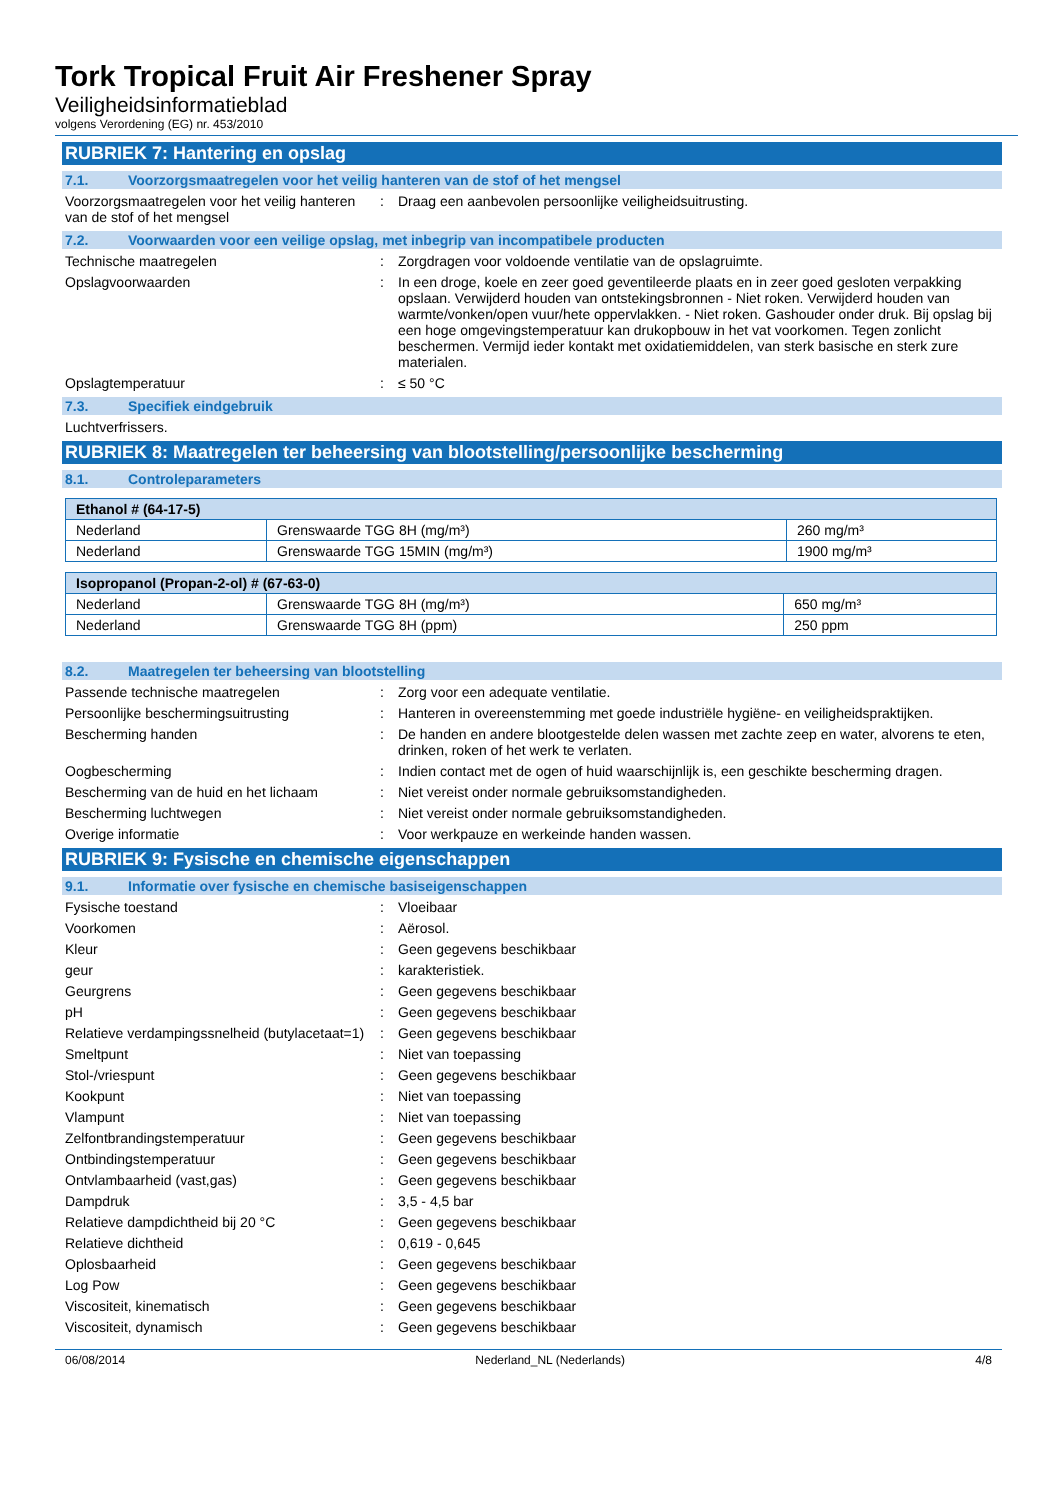Tork Tropical Fruit Air Freshener Spray
Veiligheidsinformatieblad
volgens Verordening (EG) nr. 453/2010
RUBRIEK 7: Hantering en opslag
7.1. Voorzorgsmaatregelen voor het veilig hanteren van de stof of het mengsel
Voorzorgsmaatregelen voor het veilig hanteren van de stof of het mengsel
: Draag een aanbevolen persoonlijke veiligheidsuitrusting.
7.2. Voorwaarden voor een veilige opslag, met inbegrip van incompatibele producten
Technische maatregelen : Zorgdragen voor voldoende ventilatie van de opslagruimte.
Opslagvoorwaarden : In een droge, koele en zeer goed geventileerde plaats en in zeer goed gesloten verpakking opslaan. Verwijderd houden van ontstekingsbronnen - Niet roken. Verwijderd houden van warmte/vonken/open vuur/hete oppervlakken. - Niet roken. Gashouder onder druk. Bij opslag bij een hoge omgevingstemperatuur kan drukopbouw in het vat voorkomen. Tegen zonlicht beschermen. Vermijd ieder kontakt met oxidatiemiddelen, van sterk basische en sterk zure materialen.
Opslagtemperatuur : ≤ 50 °C
7.3. Specifiek eindgebruik
Luchtverfrissers.
RUBRIEK 8: Maatregelen ter beheersing van blootstelling/persoonlijke bescherming
8.1. Controleparameters
| Ethanol # (64-17-5) | | |
| --- | --- | --- |
| Nederland | Grenswaarde TGG 8H (mg/m³) | 260 mg/m³ |
| Nederland | Grenswaarde TGG 15MIN (mg/m³) | 1900 mg/m³ |
| Isopropanol (Propan-2-ol) # (67-63-0) | | |
| --- | --- | --- |
| Nederland | Grenswaarde TGG 8H (mg/m³) | 650 mg/m³ |
| Nederland | Grenswaarde TGG 8H (ppm) | 250 ppm |
8.2. Maatregelen ter beheersing van blootstelling
Passende technische maatregelen : Zorg voor een adequate ventilatie.
Persoonlijke beschermingsuitrusting : Hanteren in overeenstemming met goede industriële hygiëne- en veiligheidspraktijken.
Bescherming handen : De handen en andere blootgestelde delen wassen met zachte zeep en water, alvorens te eten, drinken, roken of het werk te verlaten.
Oogbescherming : Indien contact met de ogen of huid waarschijnlijk is, een geschikte bescherming dragen.
Bescherming van de huid en het lichaam
: Niet vereist onder normale gebruiksomstandigheden.
Bescherming luchtwegen : Niet vereist onder normale gebruiksomstandigheden.
Overige informatie : Voor werkpauze en werkeinde handen wassen.
RUBRIEK 9: Fysische en chemische eigenschappen
9.1. Informatie over fysische en chemische basiseigenschappen
Fysische toestand : Vloeibaar
Voorkomen : Aërosol.
Kleur : Geen gegevens beschikbaar
geur : karakteristiek.
Geurgrens : Geen gegevens beschikbaar
pH : Geen gegevens beschikbaar
Relatieve verdampingssnelheid (butylacetaat=1)
: Geen gegevens beschikbaar
Smeltpunt : Niet van toepassing
Stol-/vriespunt : Geen gegevens beschikbaar
Kookpunt : Niet van toepassing
Vlampunt : Niet van toepassing
Zelfontbrandingstemperatuur : Geen gegevens beschikbaar
Ontbindingstemperatuur : Geen gegevens beschikbaar
Ontvlambaarheid (vast,gas) : Geen gegevens beschikbaar
Dampdruk : 3,5 - 4,5 bar
Relatieve dampdichtheid bij 20 °C : Geen gegevens beschikbaar
Relatieve dichtheid : 0,619 - 0,645
Oplosbaarheid : Geen gegevens beschikbaar
Log Pow : Geen gegevens beschikbaar
Viscositeit, kinematisch : Geen gegevens beschikbaar
Viscositeit, dynamisch : Geen gegevens beschikbaar
06/08/2014 Nederland_NL (Nederlands) 4/8